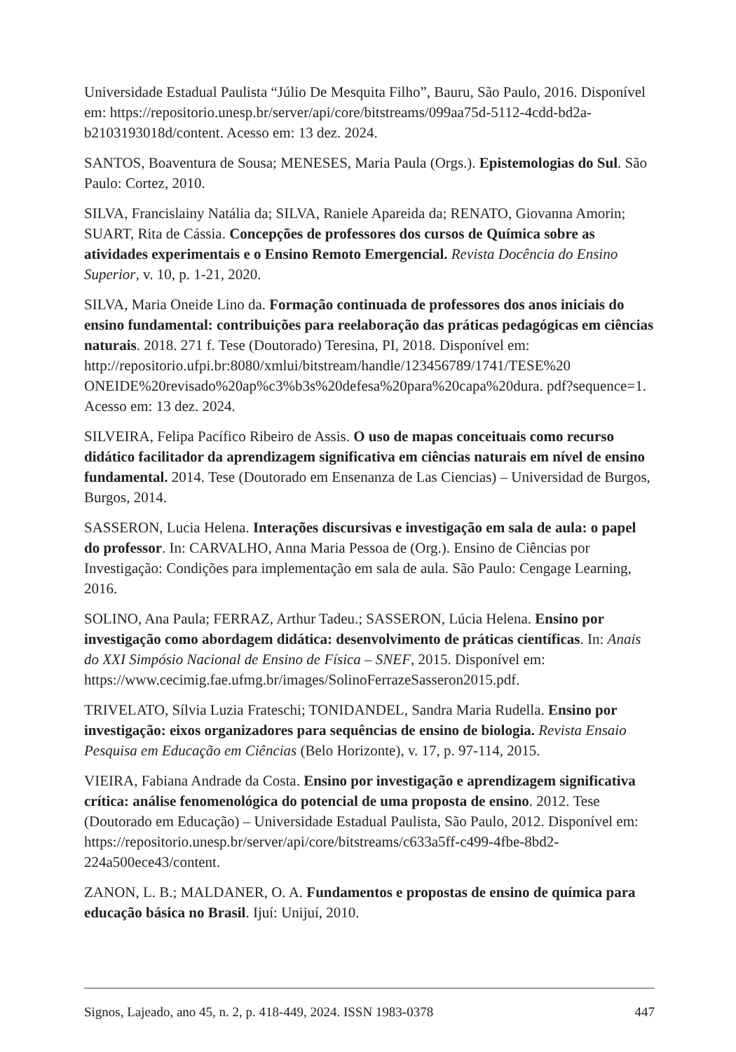Universidade Estadual Paulista “Júlio De Mesquita Filho”, Bauru, São Paulo, 2016. Disponível em: https://repositorio.unesp.br/server/api/core/bitstreams/099aa75d-5112-4cdd-bd2a-b2103193018d/content. Acesso em: 13 dez. 2024.
SANTOS, Boaventura de Sousa; MENESES, Maria Paula (Orgs.). Epistemologias do Sul. São Paulo: Cortez, 2010.
SILVA, Francislainy Natália da; SILVA, Raniele Apareida da; RENATO, Giovanna Amorin; SUART, Rita de Cássia. Concepções de professores dos cursos de Química sobre as atividades experimentais e o Ensino Remoto Emergencial. Revista Docência do Ensino Superior, v. 10, p. 1-21, 2020.
SILVA, Maria Oneide Lino da. Formação continuada de professores dos anos iniciais do ensino fundamental: contribuições para reelaboração das práticas pedagógicas em ciências naturais. 2018. 271 f. Tese (Doutorado) Teresina, PI, 2018. Disponível em: http://repositorio.ufpi.br:8080/xmlui/bitstream/handle/123456789/1741/TESE%20 ONEIDE%20revisado%20ap%c3%b3s%20defesa%20para%20capa%20dura. pdf?sequence=1. Acesso em: 13 dez. 2024.
SILVEIRA, Felipa Pacífico Ribeiro de Assis. O uso de mapas conceituais como recurso didático facilitador da aprendizagem significativa em ciências naturais em nível de ensino fundamental. 2014. Tese (Doutorado em Ensenanza de Las Ciencias) – Universidad de Burgos, Burgos, 2014.
SASSERON, Lucia Helena. Interações discursivas e investigação em sala de aula: o papel do professor. In: CARVALHO, Anna Maria Pessoa de (Org.). Ensino de Ciências por Investigação: Condições para implementação em sala de aula. São Paulo: Cengage Learning, 2016.
SOLINO, Ana Paula; FERRAZ, Arthur Tadeu.; SASSERON, Lúcia Helena. Ensino por investigação como abordagem didática: desenvolvimento de práticas científicas. In: Anais do XXI Simpósio Nacional de Ensino de Física – SNEF, 2015. Disponível em: https://www.cecimig.fae.ufmg.br/images/SolinoFerrazeSasseron2015.pdf.
TRIVELATO, Sílvia Luzia Frateschi; TONIDANDEL, Sandra Maria Rudella. Ensino por investigação: eixos organizadores para sequências de ensino de biologia. Revista Ensaio Pesquisa em Educação em Ciências (Belo Horizonte), v. 17, p. 97-114, 2015.
VIEIRA, Fabiana Andrade da Costa. Ensino por investigação e aprendizagem significativa crítica: análise fenomenológica do potencial de uma proposta de ensino. 2012. Tese (Doutorado em Educação) – Universidade Estadual Paulista, São Paulo, 2012. Disponível em: https://repositorio.unesp.br/server/api/core/bitstreams/c633a5ff-c499-4fbe-8bd2-224a500ece43/content.
ZANON, L. B.; MALDANER, O. A. Fundamentos e propostas de ensino de química para educação básica no Brasil. Ijuí: Unijuí, 2010.
Signos, Lajeado, ano 45, n. 2, p. 418-449, 2024. ISSN 1983-0378 447